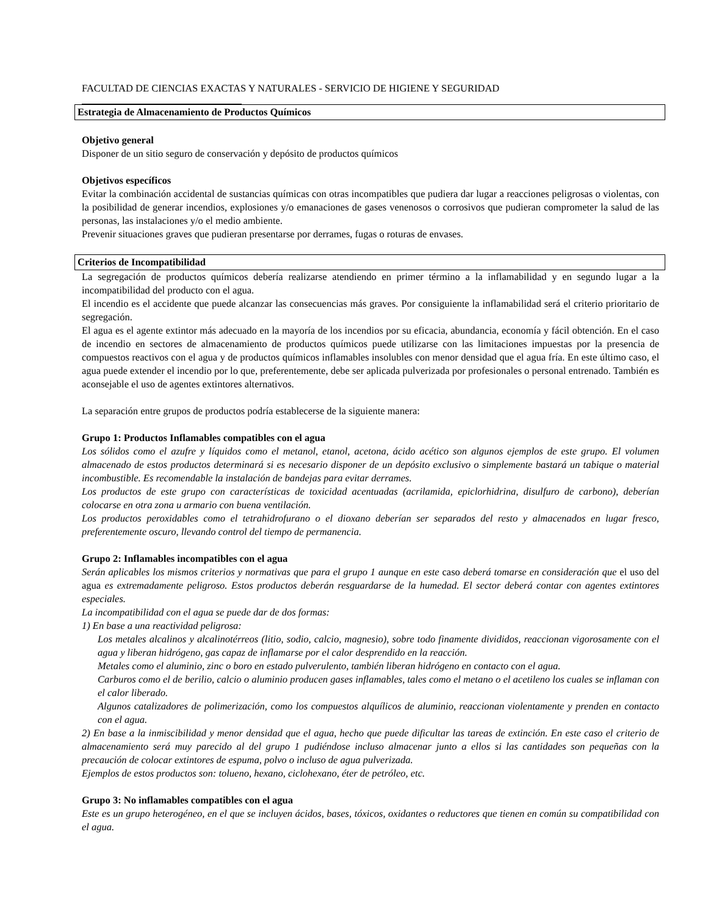FACULTAD DE CIENCIAS EXACTAS Y NATURALES - SERVICIO DE HIGIENE Y SEGURIDAD
Estrategia de Almacenamiento de Productos Químicos
Objetivo general
Disponer de un sitio seguro de conservación y depósito de productos químicos
Objetivos específicos
Evitar la combinación accidental de sustancias químicas con otras incompatibles que pudiera dar lugar a reacciones peligrosas o violentas, con la posibilidad de generar incendios, explosiones y/o emanaciones de gases venenosos o corrosivos que pudieran comprometer la salud de las personas, las instalaciones y/o el medio ambiente.
Prevenir situaciones graves que pudieran presentarse por derrames, fugas o roturas de envases.
Criterios de Incompatibilidad
La segregación de productos químicos debería realizarse atendiendo en primer término a la inflamabilidad y en segundo lugar a la incompatibilidad del producto con el agua.
El incendio es el accidente que puede alcanzar las consecuencias más graves. Por consiguiente la inflamabilidad será el criterio prioritario de segregación.
El agua es el agente extintor más adecuado en la mayoría de los incendios por su eficacia, abundancia, economía y fácil obtención. En el caso de incendio en sectores de almacenamiento de productos químicos puede utilizarse con las limitaciones impuestas por la presencia de compuestos reactivos con el agua y de productos químicos inflamables insolubles con menor densidad que el agua fría. En este último caso, el agua puede extender el incendio por lo que, preferentemente, debe ser aplicada pulverizada por profesionales o personal entrenado. También es aconsejable el uso de agentes extintores alternativos.
La separación entre grupos de productos podría establecerse de la siguiente manera:
Grupo 1: Productos Inflamables compatibles con el agua
Los sólidos como el azufre y líquidos como el metanol, etanol, acetona, ácido acético son algunos ejemplos de este grupo. El volumen almacenado de estos productos determinará si es necesario disponer de un depósito exclusivo o simplemente bastará un tabique o material incombustible. Es recomendable la instalación de bandejas para evitar derrames.
Los productos de este grupo con características de toxicidad acentuadas (acrilamida, epiclorhidrina, disulfuro de carbono), deberían colocarse en otra zona u armario con buena ventilación.
Los productos peroxidables como el tetrahidrofurano o el dioxano deberían ser separados del resto y almacenados en lugar fresco, preferentemente oscuro, llevando control del tiempo de permanencia.
Grupo 2: Inflamables incompatibles con el agua
Serán aplicables los mismos criterios y normativas que para el grupo 1 aunque en este caso deberá tomarse en consideración que el uso del agua es extremadamente peligroso. Estos productos deberán resguardarse de la humedad. El sector deberá contar con agentes extintores especiales.
La incompatibilidad con el agua se puede dar de dos formas:
1) En base a una reactividad peligrosa:
Los metales alcalinos y alcalinotérreos (litio, sodio, calcio, magnesio), sobre todo finamente divididos, reaccionan vigorosamente con el agua y liberan hidrógeno, gas capaz de inflamarse por el calor desprendido en la reacción.
Metales como el aluminio, zinc o boro en estado pulverulento, también liberan hidrógeno en contacto con el agua.
Carburos como el de berilio, calcio o aluminio producen gases inflamables, tales como el metano o el acetileno los cuales se inflaman con el calor liberado.
Algunos catalizadores de polimerización, como los compuestos alquílicos de aluminio, reaccionan violentamente y prenden en contacto con el agua.
2) En base a la inmiscibilidad y menor densidad que el agua, hecho que puede dificultar las tareas de extinción. En este caso el criterio de almacenamiento será muy parecido al del grupo 1 pudiéndose incluso almacenar junto a ellos si las cantidades son pequeñas con la precaución de colocar extintores de espuma, polvo o incluso de agua pulverizada.
Ejemplos de estos productos son: tolueno, hexano, ciclohexano, éter de petróleo, etc.
Grupo 3: No inflamables compatibles con el agua
Este es un grupo heterogéneo, en el que se incluyen ácidos, bases, tóxicos, oxidantes o reductores que tienen en común su compatibilidad con el agua.